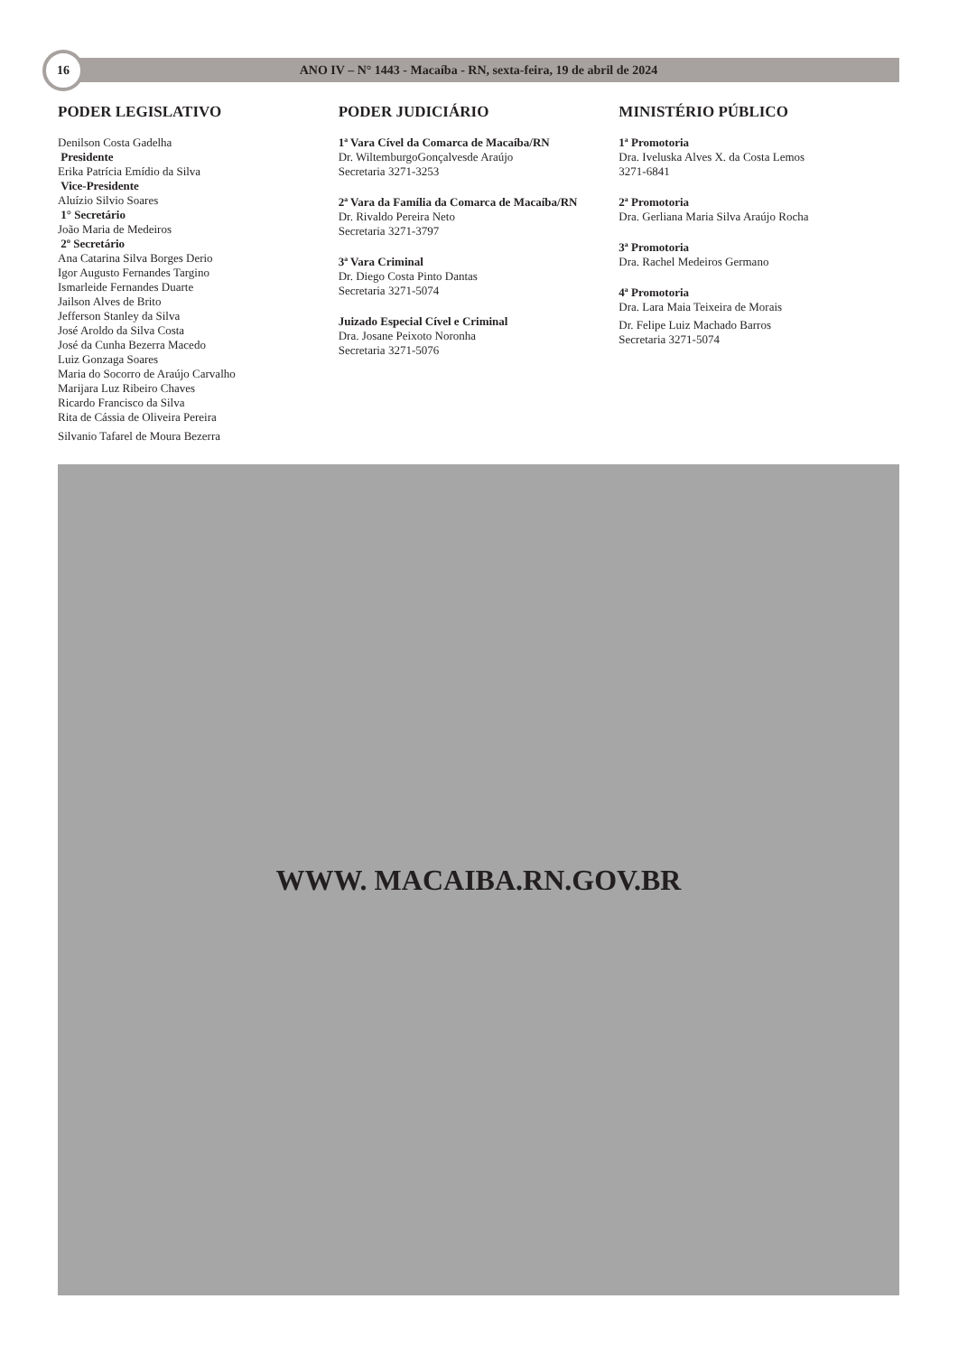16
ANO IV – N° 1443 - Macaíba - RN, sexta-feira, 19 de abril de 2024
PODER LEGISLATIVO
Denilson Costa Gadelha
Presidente
Erika Patrícia Emídio da Silva
Vice-Presidente
Aluízio Silvio Soares
1° Secretário
João Maria de Medeiros
2º Secretário
Ana Catarina Silva Borges Derio
Igor Augusto Fernandes Targino
Ismarleide Fernandes Duarte
Jailson Alves de Brito
Jefferson Stanley da Silva
José Aroldo da Silva Costa
José da Cunha Bezerra Macedo
Luiz Gonzaga Soares
Maria do Socorro de Araújo Carvalho
Marijara Luz Ribeiro Chaves
Ricardo Francisco da Silva
Rita de Cássia de Oliveira Pereira
Silvanio Tafarel de Moura Bezerra
PODER JUDICIÁRIO
1ª Vara Cível da Comarca de Macaíba/RN
Dr. WiltemburgoGonçalvesde Araújo
Secretaria 3271-3253
2ª Vara da Família da Comarca de Macaíba/RN
Dr. Rivaldo Pereira Neto
Secretaria 3271-3797
3ª Vara Criminal
Dr. Diego Costa Pinto Dantas
Secretaria 3271-5074
Juizado Especial Cível e Criminal
Dra. Josane Peixoto Noronha
Secretaria 3271-5076
MINISTÉRIO PÚBLICO
1ª Promotoria
Dra. Iveluska Alves X. da Costa Lemos
3271-6841
2ª Promotoria
Dra. Gerliana Maria Silva Araújo Rocha
3ª Promotoria
Dra. Rachel Medeiros Germano
4ª Promotoria
Dra. Lara Maia Teixeira de Morais
Dr. Felipe Luiz Machado Barros
Secretaria 3271-5074
WWW. MACAIBA.RN.GOV.BR